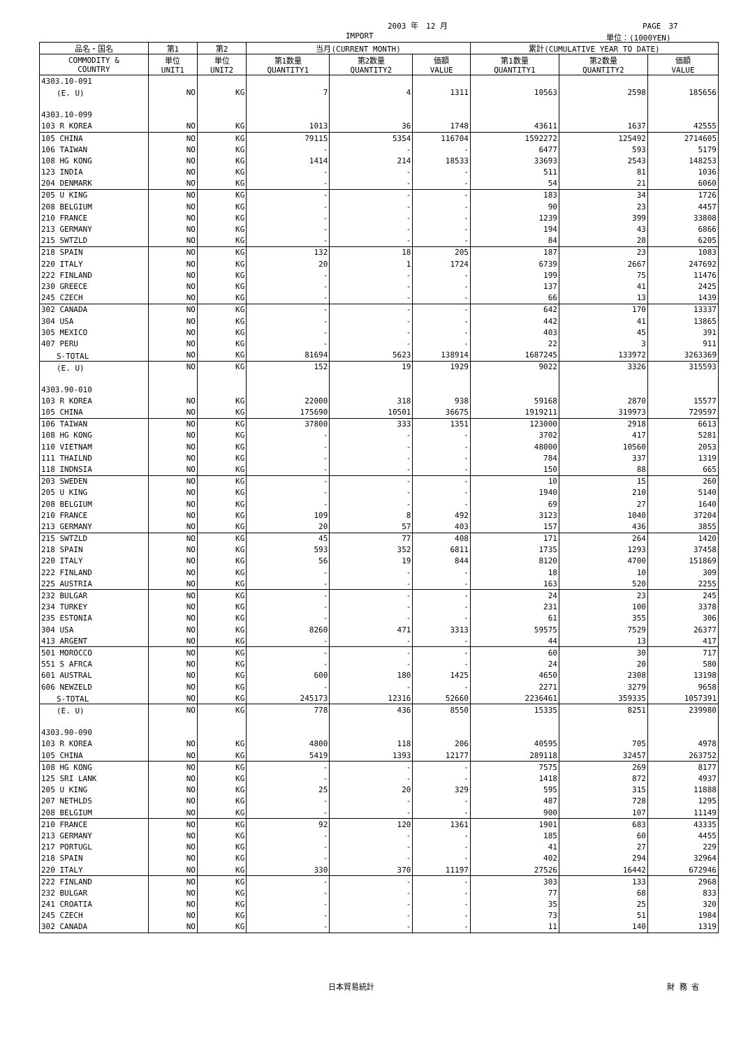2003 年　12 月 PAGE　37
IMPORT 単位：(1000YEN)
| 品名・国名 | 第1 | 第2 | 当月(CURRENT MONTH) | | | 累計(CUMULATIVE YEAR TO DATE) | | |
| --- | --- | --- | --- | --- | --- | --- | --- | --- |
| COMMODITY & COUNTRY | 単位 UNIT1 | 単位 UNIT2 | 第1数量 QUANTITY1 | 第2数量 QUANTITY2 | 価額 VALUE | 第1数量 QUANTITY1 | 第2数量 QUANTITY2 | 価額 VALUE |
| 4303.10-091 | | | | | | | | |
| (E. U) | NO | KG | 7 | 4 | 1311 | 10563 | 2598 | 185656 |
| 4303.10-099 | | | | | | | | |
| 103 R KOREA | NO | KG | 1013 | 36 | 1748 | 43611 | 1637 | 42555 |
| 105 CHINA | NO | KG | 79115 | 5354 | 116704 | 1592272 | 125492 | 2714605 |
| 106 TAIWAN | NO | KG | - | - | - | 6477 | 593 | 5179 |
| 108 HG KONG | NO | KG | 1414 | 214 | 18533 | 33693 | 2543 | 148253 |
| 123 INDIA | NO | KG | - | - | - | 511 | 81 | 1036 |
| 204 DENMARK | NO | KG | - | - | - | 54 | 21 | 6060 |
| 205 U KING | NO | KG | - | - | - | 183 | 34 | 1726 |
| 208 BELGIUM | NO | KG | - | - | - | 90 | 23 | 4457 |
| 210 FRANCE | NO | KG | - | - | - | 1239 | 399 | 33808 |
| 213 GERMANY | NO | KG | - | - | - | 194 | 43 | 6866 |
| 215 SWTZLD | NO | KG | - | - | - | 84 | 28 | 6205 |
| 218 SPAIN | NO | KG | 132 | 18 | 205 | 187 | 23 | 1083 |
| 220 ITALY | NO | KG | 20 | 1 | 1724 | 6739 | 2667 | 247692 |
| 222 FINLAND | NO | KG | - | - | - | 199 | 75 | 11476 |
| 230 GREECE | NO | KG | - | - | - | 137 | 41 | 2425 |
| 245 CZECH | NO | KG | - | - | - | 66 | 13 | 1439 |
| 302 CANADA | NO | KG | - | - | - | 642 | 170 | 13337 |
| 304 USA | NO | KG | - | - | - | 442 | 41 | 13865 |
| 305 MEXICO | NO | KG | - | - | - | 403 | 45 | 391 |
| 407 PERU | NO | KG | - | - | - | 22 | 3 | 911 |
| S-TOTAL | NO | KG | 81694 | 5623 | 138914 | 1687245 | 133972 | 3263369 |
| (E. U) | NO | KG | 152 | 19 | 1929 | 9022 | 3326 | 315593 |
| 4303.90-010 | | | | | | | | |
| 103 R KOREA | NO | KG | 22000 | 318 | 938 | 59168 | 2870 | 15577 |
| 105 CHINA | NO | KG | 175690 | 10501 | 36675 | 1919211 | 319973 | 729597 |
| 106 TAIWAN | NO | KG | 37800 | 333 | 1351 | 123000 | 2918 | 6613 |
| 108 HG KONG | NO | KG | - | - | - | 3702 | 417 | 5281 |
| 110 VIETNAM | NO | KG | - | - | - | 48000 | 10560 | 2053 |
| 111 THAILND | NO | KG | - | - | - | 784 | 337 | 1319 |
| 118 INDNSIA | NO | KG | - | - | - | 150 | 88 | 665 |
| 203 SWEDEN | NO | KG | - | - | - | 10 | 15 | 260 |
| 205 U KING | NO | KG | - | - | - | 1940 | 210 | 5140 |
| 208 BELGIUM | NO | KG | - | - | - | 69 | 27 | 1640 |
| 210 FRANCE | NO | KG | 109 | 8 | 492 | 3123 | 1040 | 37204 |
| 213 GERMANY | NO | KG | 20 | 57 | 403 | 157 | 436 | 3855 |
| 215 SWTZLD | NO | KG | 45 | 77 | 408 | 171 | 264 | 1420 |
| 218 SPAIN | NO | KG | 593 | 352 | 6811 | 1735 | 1293 | 37458 |
| 220 ITALY | NO | KG | 56 | 19 | 844 | 8120 | 4700 | 151869 |
| 222 FINLAND | NO | KG | - | - | - | 18 | 10 | 309 |
| 225 AUSTRIA | NO | KG | - | - | - | 163 | 520 | 2255 |
| 232 BULGAR | NO | KG | - | - | - | 24 | 23 | 245 |
| 234 TURKEY | NO | KG | - | - | - | 231 | 100 | 3378 |
| 235 ESTONIA | NO | KG | - | - | - | 61 | 355 | 306 |
| 304 USA | NO | KG | 8260 | 471 | 3313 | 59575 | 7529 | 26377 |
| 413 ARGENT | NO | KG | - | - | - | 44 | 13 | 417 |
| 501 MOROCCO | NO | KG | - | - | - | 60 | 30 | 717 |
| 551 S AFRCA | NO | KG | - | - | - | 24 | 20 | 580 |
| 601 AUSTRAL | NO | KG | 600 | 180 | 1425 | 4650 | 2308 | 13198 |
| 606 NEWZELD | NO | KG | - | - | - | 2271 | 3279 | 9658 |
| S-TOTAL | NO | KG | 245173 | 12316 | 52660 | 2236461 | 359335 | 1057391 |
| (E. U) | NO | KG | 778 | 436 | 8550 | 15335 | 8251 | 239980 |
| 4303.90-090 | | | | | | | | |
| 103 R KOREA | NO | KG | 4800 | 118 | 206 | 40595 | 705 | 4978 |
| 105 CHINA | NO | KG | 5419 | 1393 | 12177 | 289118 | 32457 | 263752 |
| 108 HG KONG | NO | KG | - | - | - | 7575 | 269 | 8177 |
| 125 SRI LANK | NO | KG | - | - | - | 1418 | 872 | 4937 |
| 205 U KING | NO | KG | 25 | 20 | 329 | 595 | 315 | 11888 |
| 207 NETHLDS | NO | KG | - | - | - | 487 | 728 | 1295 |
| 208 BELGIUM | NO | KG | - | - | - | 900 | 107 | 11149 |
| 210 FRANCE | NO | KG | 92 | 120 | 1361 | 1901 | 683 | 43335 |
| 213 GERMANY | NO | KG | - | - | - | 185 | 60 | 4455 |
| 217 PORTUGL | NO | KG | - | - | - | 41 | 27 | 229 |
| 218 SPAIN | NO | KG | - | - | - | 402 | 294 | 32964 |
| 220 ITALY | NO | KG | 330 | 370 | 11197 | 27526 | 16442 | 672946 |
| 222 FINLAND | NO | KG | - | - | - | 303 | 133 | 2968 |
| 232 BULGAR | NO | KG | - | - | - | 77 | 68 | 833 |
| 241 CROATIA | NO | KG | - | - | - | 35 | 25 | 320 |
| 245 CZECH | NO | KG | - | - | - | 73 | 51 | 1984 |
| 302 CANADA | NO | KG | - | - | - | 11 | 140 | 1319 |
日本貿易統計 財 務 省